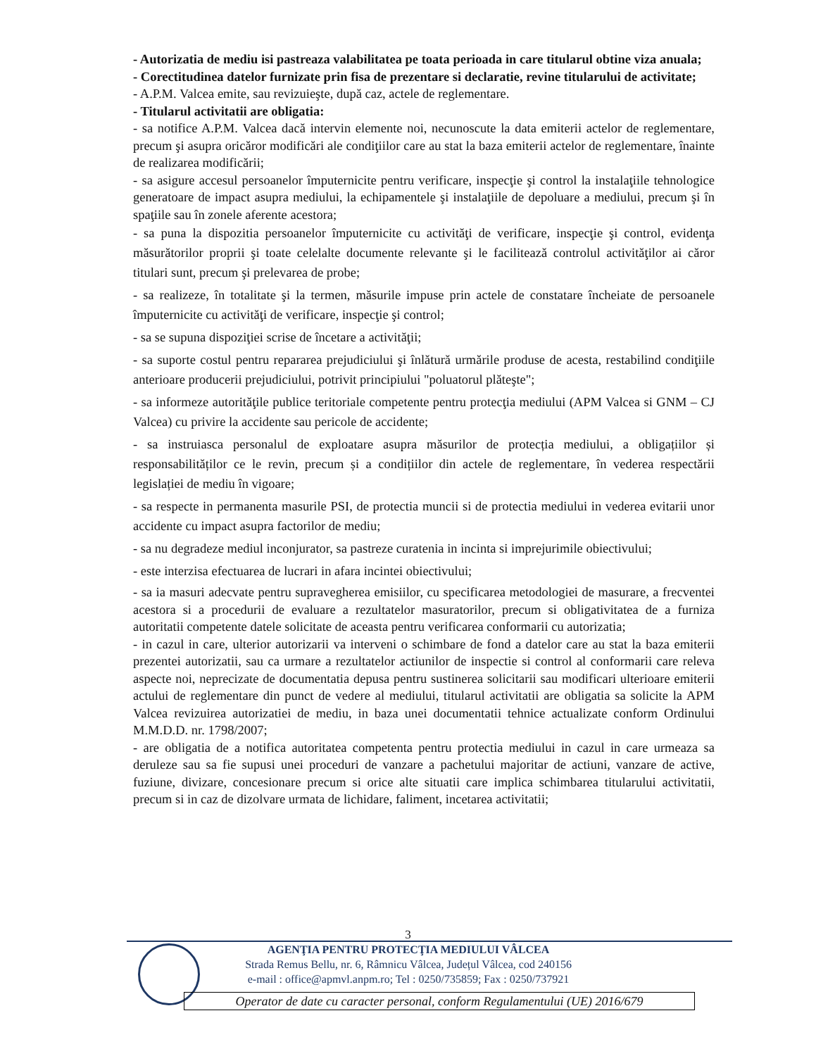- Autorizatia de mediu isi pastreaza valabilitatea pe toata perioada in care titularul obtine viza anuala;
- Corectitudinea datelor furnizate prin fisa de prezentare si declaratie, revine titularului de activitate;
- A.P.M. Valcea emite, sau revizuieşte, după caz, actele de reglementare.
- Titularul activitatii are obligatia:
- sa notifice A.P.M. Valcea dacă intervin elemente noi, necunoscute la data emiterii actelor de reglementare, precum şi asupra oricăror modificări ale condiţiilor care au stat la baza emiterii actelor de reglementare, înainte de realizarea modificării;
- sa asigure accesul persoanelor împuternicite pentru verificare, inspecţie şi control la instalaţiile tehnologice generatoare de impact asupra mediului, la echipamentele şi instalaţiile de depoluare a mediului, precum şi în spaţiile sau în zonele aferente acestora;
- sa puna la dispozitia persoanelor împuternicite cu activităţi de verificare, inspecţie şi control, evidenţa măsurătorilor proprii şi toate celelalte documente relevante şi le facilitează controlul activităţilor ai căror titulari sunt, precum şi prelevarea de probe;
- sa realizeze, în totalitate şi la termen, măsurile impuse prin actele de constatare încheiate de persoanele împuternicite cu activităţi de verificare, inspecţie şi control;
- sa se supuna dispoziţiei scrise de încetare a activităţii;
- sa suporte costul pentru repararea prejudiciului şi înlătură urmările produse de acesta, restabilind condiţiile anterioare producerii prejudiciului, potrivit principiului "poluatorul plăteşte";
- sa informeze autorităţile publice teritoriale competente pentru protecţia mediului (APM Valcea si GNM – CJ Valcea) cu privire la accidente sau pericole de accidente;
- sa instruiasca personalul de exploatare asupra măsurilor de protecția mediului, a obligațiilor și responsabilităților ce le revin, precum și a condițiilor din actele de reglementare, în vederea respectării legislației de mediu în vigoare;
- sa respecte in permanenta masurile PSI, de protectia muncii si de protectia mediului in vederea evitarii unor accidente cu impact asupra factorilor de mediu;
- sa nu degradeze mediul inconjurator, sa pastreze curatenia in incinta si imprejurimile obiectivului;
- este interzisa efectuarea de lucrari in afara incintei obiectivului;
- sa ia masuri adecvate pentru supravegherea emisiilor, cu specificarea metodologiei de masurare, a frecventei acestora si a procedurii de evaluare a rezultatelor masuratorilor, precum si obligativitatea de a furniza autoritatii competente datele solicitate de aceasta pentru verificarea conformarii cu autorizatia;
- in cazul in care, ulterior autorizarii va interveni o schimbare de fond a datelor care au stat la baza emiterii prezentei autorizatii, sau ca urmare a rezultatelor actiunilor de inspectie si control al conformarii care releva aspecte noi, neprecizate de documentatia depusa pentru sustinerea solicitarii sau modificari ulterioare emiterii actului de reglementare din punct de vedere al mediului, titularul activitatii are obligatia sa solicite la APM Valcea revizuirea autorizatiei de mediu, in baza unei documentatii tehnice actualizate conform Ordinului M.M.D.D. nr. 1798/2007;
- are obligatia de a notifica autoritatea competenta pentru protectia mediului in cazul in care urmeaza sa deruleze sau sa fie supusi unei proceduri de vanzare a pachetului majoritar de actiuni, vanzare de active, fuziune, divizare, concesionare precum si orice alte situatii care implica schimbarea titularului activitatii, precum si in caz de dizolvare urmata de lichidare, faliment, incetarea activitatii;
3
AGENŢIA PENTRU PROTECŢIA MEDIULUI VÂLCEA
Strada Remus Bellu, nr. 6, Râmnicu Vâlcea, Județul Vâlcea, cod 240156
e-mail : office@apmvl.anpm.ro; Tel : 0250/735859; Fax : 0250/737921
Operator de date cu caracter personal, conform Regulamentului (UE) 2016/679